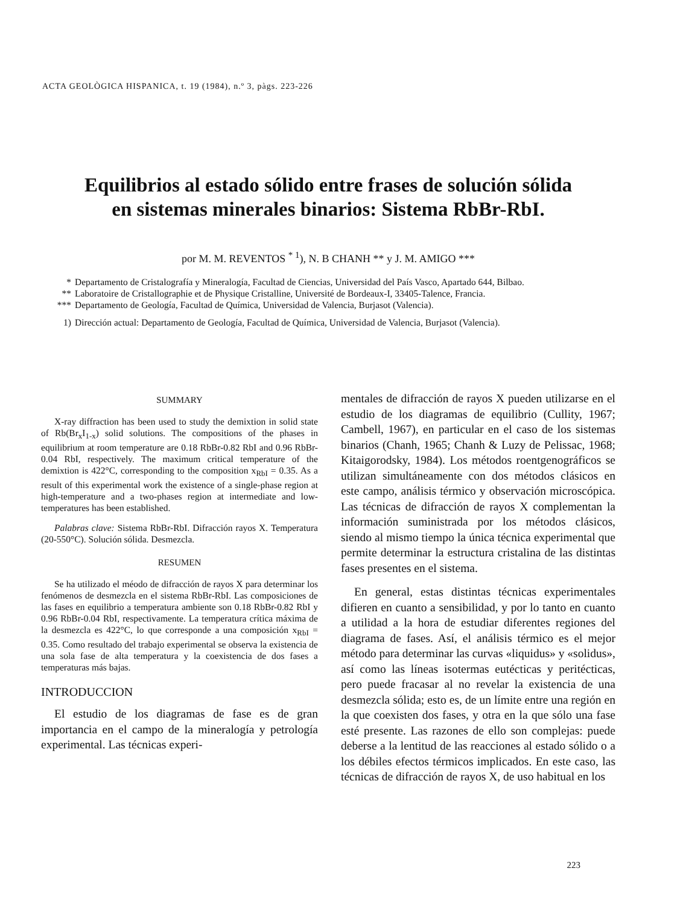ACTA GEOLÒGICA HISPANICA, t. 19 (1984), n.º 3, pàgs. 223-226
Equilibrios al estado sólido entre frases de solución sólida
en sistemas minerales binarios: Sistema RbBr-RbI.
por M. M. REVENTOS <sup>* 1</sup>), N. B CHANH ** y J. M. AMIGO ***
* Departamento de Cristalografía y Mineralogía, Facultad de Ciencias, Universidad del País Vasco, Apartado 644, Bilbao.
** Laboratoire de Cristallographie et de Physique Cristalline, Université de Bordeaux-I, 33405-Talence, Francia.
*** Departamento de Geología, Facultad de Química, Universidad de Valencia, Burjasot (Valencia).
1) Dirección actual: Departamento de Geología, Facultad de Química, Universidad de Valencia, Burjasot (Valencia).
SUMMARY
X-ray diffraction has been used to study the demixtion in solid state of Rb(Br<sub>x</sub>I<sub>1-x</sub>) solid solutions. The compositions of the phases in equilibrium at room temperature are 0.18 RbBr-0.82 RbI and 0.96 RbBr-0.04 RbI, respectively. The maximum critical temperature of the demixtion is 422°C, corresponding to the composition x<sub>RbI</sub> = 0.35. As a result of this experimental work the existence of a single-phase region at high-temperature and a two-phases region at intermediate and low-temperatures has been established.
Palabras clave: Sistema RbBr-RbI. Difracción rayos X. Temperatura (20-550°C). Solución sólida. Desmezcla.
RESUMEN
Se ha utilizado el méodo de difracción de rayos X para determinar los fenómenos de desmezcla en el sistema RbBr-RbI. Las composiciones de las fases en equilibrio a temperatura ambiente son 0.18 RbBr-0.82 RbI y 0.96 RbBr-0.04 RbI, respectivamente. La temperatura crítica máxima de la desmezcla es 422°C, lo que corresponde a una composición x<sub>RbI</sub> = 0.35. Como resultado del trabajo experimental se observa la existencia de una sola fase de alta temperatura y la coexistencia de dos fases a temperaturas más bajas.
INTRODUCCION
El estudio de los diagramas de fase es de gran importancia en el campo de la mineralogía y petrología experimental. Las técnicas experi-
mentales de difracción de rayos X pueden utilizarse en el estudio de los diagramas de equilibrio (Cullity, 1967; Cambell, 1967), en particular en el caso de los sistemas binarios (Chanh, 1965; Chanh & Luzy de Pelissac, 1968; Kitaigorodsky, 1984). Los métodos roentgenográficos se utilizan simultáneamente con dos métodos clásicos en este campo, análisis térmico y observación microscópica. Las técnicas de difracción de rayos X complementan la información suministrada por los métodos clásicos, siendo al mismo tiempo la única técnica experimental que permite determinar la estructura cristalina de las distintas fases presentes en el sistema.
En general, estas distintas técnicas experimentales difieren en cuanto a sensibilidad, y por lo tanto en cuanto a utilidad a la hora de estudiar diferentes regiones del diagrama de fases. Así, el análisis térmico es el mejor método para determinar las curvas «liquidus» y «solidus», así como las líneas isotermas eutécticas y peritécticas, pero puede fracasar al no revelar la existencia de una desmezcla sólida; esto es, de un límite entre una región en la que coexisten dos fases, y otra en la que sólo una fase esté presente. Las razones de ello son complejas: puede deberse a la lentitud de las reacciones al estado sólido o a los débiles efectos térmicos implicados. En este caso, las técnicas de difracción de rayos X, de uso habitual en los
223